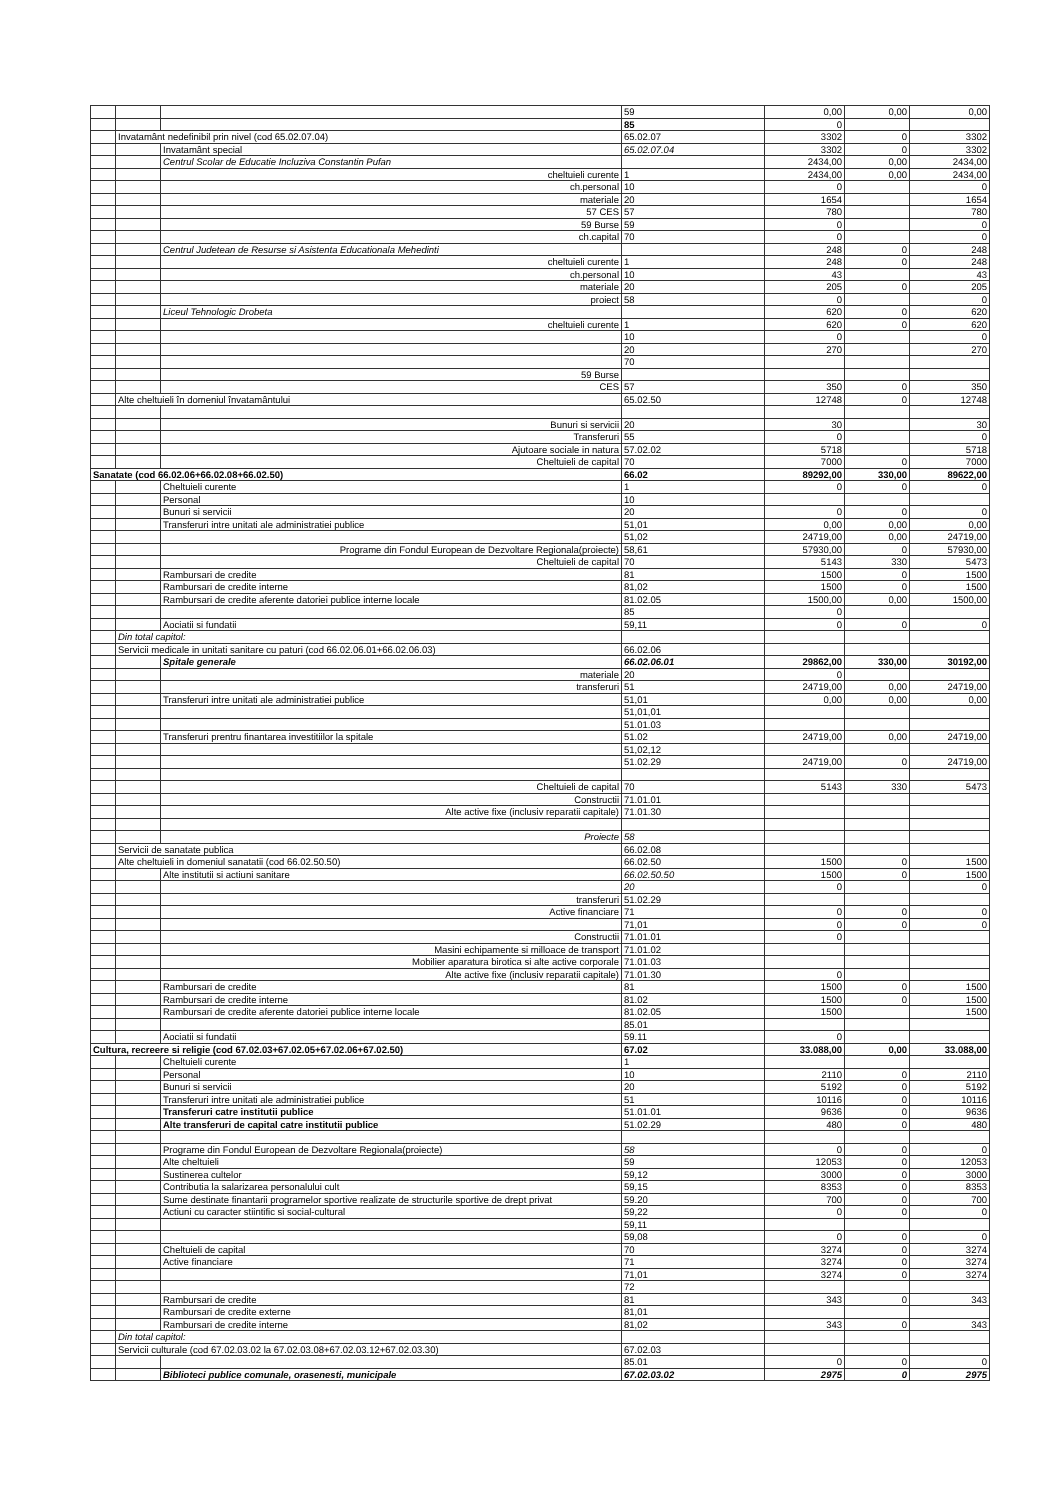| | | | 59 | 0,00 | 0,00 | 0,00 |
| | | | 85 | 0 | | |
| | Invatamânt nedefinibil prin nivel (cod 65.02.07.04) | | 65.02.07 | 3302 | 0 | 3302 |
| | | Invatamânt special | 65.02.07.04 | 3302 | 0 | 3302 |
| | | Centrul Scolar de Educatie Incluziva Constantin Pufan | | 2434,00 | 0,00 | 2434,00 |
| | | cheltuieli curente | 1 | 2434,00 | 0,00 | 2434,00 |
| | | ch.personal | 10 | 0 | | 0 |
| | | materiale | 20 | 1654 | | 1654 |
| | | 57 CES | 57 | 780 | | 780 |
| | | 59 Burse | 59 | 0 | | 0 |
| | | ch.capital | 70 | 0 | | 0 |
| | | Centrul Judetean de Resurse si Asistenta Educationala Mehedinti | | 248 | 0 | 248 |
| | | cheltuieli curente | 1 | 248 | 0 | 248 |
| | | ch.personal | 10 | 43 | | 43 |
| | | materiale | 20 | 205 | 0 | 205 |
| | | proiect | 58 | 0 | | 0 |
| | | Liceul Tehnologic Drobeta | | 620 | 0 | 620 |
| | | cheltuieli curente | 1 | 620 | 0 | 620 |
| | | | 10 | 0 | | 0 |
| | | | 20 | 270 | | 270 |
| | | | 70 | | | |
| | | 59 Burse | | | | |
| | | CES | 57 | 350 | 0 | 350 |
| | Alte cheltuieli în domeniul învatamântului | | 65.02.50 | 12748 | 0 | 12748 |
| | | Bunuri si servicii | 20 | 30 | | 30 |
| | | Transferuri | 55 | 0 | | 0 |
| | | Ajutoare sociale in natura | 57.02.02 | 5718 | | 5718 |
| | | Cheltuieli de capital | 70 | 7000 | 0 | 7000 |
| Sanatate (cod 66.02.06+66.02.08+66.02.50) | | | 66.02 | 89292,00 | 330,00 | 89622,00 |
| | | Cheltuieli curente | 1 | 0 | 0 | 0 |
| | | Personal | 10 | | | |
| | | Bunuri si servicii | 20 | 0 | 0 | 0 |
| | | Transferuri intre unitati ale administratiei publice | 51,01 | 0,00 | 0,00 | 0,00 |
| | | | 51,02 | 24719,00 | 0,00 | 24719,00 |
| | | Programe din Fondul European de Dezvoltare Regionala(proiecte) | 58,61 | 57930,00 | 0 | 57930,00 |
| | | Cheltuieli de capital | 70 | 5143 | 330 | 5473 |
| | | Rambursari de credite | 81 | 1500 | 0 | 1500 |
| | | Rambursari de credite interne | 81,02 | 1500 | 0 | 1500 |
| | | Rambursari de credite aferente datoriei publice interne locale | 81.02.05 | 1500,00 | 0,00 | 1500,00 |
| | | | 85 | 0 | | |
| | | Aociatii si fundatii | 59,11 | 0 | 0 | 0 |
| | Din total capitol: | | | | | |
| | Servicii medicale in unitati sanitare cu paturi (cod 66.02.06.01+66.02.06.03) | | 66.02.06 | | | |
| | | Spitale generale | 66.02.06.01 | 29862,00 | 330,00 | 30192,00 |
| | | materiale | 20 | 0 | | |
| | | transferuri | 51 | 24719,00 | 0,00 | 24719,00 |
| | | Transferuri intre unitati ale administratiei publice | 51,01 | 0,00 | 0,00 | 0,00 |
| | | | 51,01,01 | | | |
| | | | 51.01.03 | | | |
| | | Transferuri prentru finantarea investitiilor la spitale | 51.02 | 24719,00 | 0,00 | 24719,00 |
| | | | 51,02,12 | | | |
| | | | 51.02.29 | 24719,00 | 0 | 24719,00 |
| | | Cheltuieli de capital | 70 | 5143 | 330 | 5473 |
| | | Constructii | 71.01.01 | | | |
| | | Alte active fixe (inclusiv reparatii capitale) | 71.01.30 | | | |
| | | Proiecte | 58 | | | |
| | Servicii de sanatate publica | | 66.02.08 | | | |
| | Alte cheltuieli in domeniul sanatatii (cod 66.02.50.50) | | 66.02.50 | 1500 | 0 | 1500 |
| | | Alte institutii si actiuni sanitare | 66.02.50.50 | 1500 | 0 | 1500 |
| | | | 20 | 0 | | 0 |
| | | transferuri | 51.02.29 | | | |
| | | Active financiare | 71 | 0 | 0 | 0 |
| | | | 71,01 | 0 | 0 | 0 |
| | | Constructii | 71.01.01 | 0 | | |
| | | Masini echipamente si milloace de transport | 71.01.02 | | | |
| | | Mobilier aparatura birotica si alte active corporale | 71.01.03 | | | |
| | | Alte active fixe (inclusiv reparatii capitale) | 71.01.30 | 0 | | |
| | | Rambursari de credite | 81 | 1500 | 0 | 1500 |
| | | Rambursari de credite interne | 81.02 | 1500 | 0 | 1500 |
| | | Rambursari de credite aferente datoriei publice interne locale | 81.02.05 | 1500 | | 1500 |
| | | | 85.01 | | | |
| | | Aociatii si fundatii | 59.11 | 0 | | |
| Cultura, recreere si religie (cod 67.02.03+67.02.05+67.02.06+67.02.50) | | | 67.02 | 33.088,00 | 0,00 | 33.088,00 |
| | | Cheltuieli curente | 1 | | | |
| | | Personal | 10 | 2110 | 0 | 2110 |
| | | Bunuri si servicii | 20 | 5192 | 0 | 5192 |
| | | Transferuri intre unitati ale administratiei publice | 51 | 10116 | 0 | 10116 |
| | | Transferuri catre institutii publice | 51.01.01 | 9636 | 0 | 9636 |
| | | Alte transferuri de capital catre institutii publice | 51.02.29 | 480 | 0 | 480 |
| | | Programe din Fondul European de Dezvoltare Regionala(proiecte) | 58 | 0 | 0 | 0 |
| | | Alte cheltuieli | 59 | 12053 | 0 | 12053 |
| | | Sustinerea cultelor | 59,12 | 3000 | 0 | 3000 |
| | | Contributia la salarizarea personalului cult | 59,15 | 8353 | 0 | 8353 |
| | | Sume destinate finantarii programelor sportive realizate de structurile sportive de drept privat | 59.20 | 700 | 0 | 700 |
| | | Actiuni cu caracter stiintific si social-cultural | 59,22 | 0 | 0 | 0 |
| | | | 59,11 | | | |
| | | | 59,08 | 0 | 0 | 0 |
| | | Cheltuieli de capital | 70 | 3274 | 0 | 3274 |
| | | Active financiare | 71 | 3274 | 0 | 3274 |
| | | | 71,01 | 3274 | 0 | 3274 |
| | | | 72 | | | |
| | | Rambursari de credite | 81 | 343 | 0 | 343 |
| | | Rambursari de credite externe | 81,01 | | | |
| | | Rambursari de credite interne | 81,02 | 343 | 0 | 343 |
| | Din total capitol: | | | | | |
| | Servicii culturale (cod 67.02.03.02 la 67.02.03.08+67.02.03.12+67.02.03.30) | | 67.02.03 | | | |
| | | | 85.01 | 0 | 0 | 0 |
| | | Biblioteci publice comunale, orasenesti, municipale | 67.02.03.02 | 2975 | 0 | 2975 |